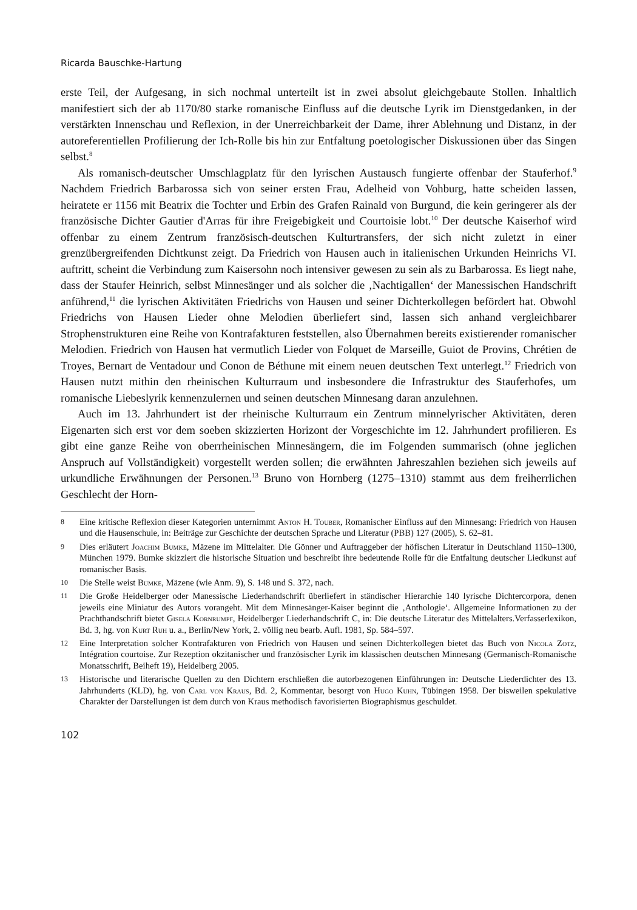Ricarda Bauschke-Hartung
erste Teil, der Aufgesang, in sich nochmal unterteilt ist in zwei absolut gleichgebaute Stollen. Inhaltlich manifestiert sich der ab 1170/80 starke romanische Einfluss auf die deutsche Lyrik im Dienstgedanken, in der verstärkten Innenschau und Reflexion, in der Unerreichbarkeit der Dame, ihrer Ablehnung und Distanz, in der autoreferentiellen Profilierung der Ich-Rolle bis hin zur Entfaltung poetologischer Diskussionen über das Singen selbst.<sup>8</sup>
Als romanisch-deutscher Umschlagplatz für den lyrischen Austausch fungierte offenbar der Stauferhof.<sup>9</sup> Nachdem Friedrich Barbarossa sich von seiner ersten Frau, Adelheid von Vohburg, hatte scheiden lassen, heiratete er 1156 mit Beatrix die Tochter und Erbin des Grafen Rainald von Burgund, die kein geringerer als der französische Dichter Gautier d'Arras für ihre Freigebigkeit und Courtoisie lobt.<sup>10</sup> Der deutsche Kaiserhof wird offenbar zu einem Zentrum französisch-deutschen Kulturtransfers, der sich nicht zuletzt in einer grenzübergreifenden Dichtkunst zeigt. Da Friedrich von Hausen auch in italienischen Urkunden Heinrichs VI. auftritt, scheint die Verbindung zum Kaisersohn noch intensiver gewesen zu sein als zu Barbarossa. Es liegt nahe, dass der Staufer Heinrich, selbst Minnesänger und als solcher die ‚Nachtigallen‘ der Manessischen Handschrift anführend,<sup>11</sup> die lyrischen Aktivitäten Friedrichs von Hausen und seiner Dichterkollegen befördert hat. Obwohl Friedrichs von Hausen Lieder ohne Melodien überliefert sind, lassen sich anhand vergleichbarer Strophenstrukturen eine Reihe von Kontrafakturen feststellen, also Übernahmen bereits existierender romanischer Melodien. Friedrich von Hausen hat vermutlich Lieder von Folquet de Marseille, Guiot de Provins, Chrétien de Troyes, Bernart de Ventadour und Conon de Béthune mit einem neuen deutschen Text unterlegt.<sup>12</sup> Friedrich von Hausen nutzt mithin den rheinischen Kulturraum und insbesondere die Infrastruktur des Stauferhofes, um romanische Liebeslyrik kennenzulernen und seinen deutschen Minnesang daran anzulehnen.
Auch im 13. Jahrhundert ist der rheinische Kulturraum ein Zentrum minnelyrischer Aktivitäten, deren Eigenarten sich erst vor dem soeben skizzierten Horizont der Vorgeschichte im 12. Jahrhundert profilieren. Es gibt eine ganze Reihe von oberrheinischen Minnesängern, die im Folgenden summarisch (ohne jeglichen Anspruch auf Vollständigkeit) vorgestellt werden sollen; die erwähnten Jahreszahlen beziehen sich jeweils auf urkundliche Erwähnungen der Personen.<sup>13</sup> Bruno von Hornberg (1275–1310) stammt aus dem freiherrlichen Geschlecht der Horn-
8 Eine kritische Reflexion dieser Kategorien unternimmt Anton H. Touber, Romanischer Einfluss auf den Minnesang: Friedrich von Hausen und die Hausenschule, in: Beiträge zur Geschichte der deutschen Sprache und Literatur (PBB) 127 (2005), S. 62–81.
9 Dies erläutert Joachim Bumke, Mäzene im Mittelalter. Die Gönner und Auftraggeber der höfischen Literatur in Deutschland 1150–1300, München 1979. Bumke skizziert die historische Situation und beschreibt ihre bedeutende Rolle für die Entfaltung deutscher Liedkunst auf romanischer Basis.
10 Die Stelle weist Bumke, Mäzene (wie Anm. 9), S. 148 und S. 372, nach.
11 Die Große Heidelberger oder Manessische Liederhandschrift überliefert in ständischer Hierarchie 140 lyrische Dichtercorpora, denen jeweils eine Miniatur des Autors vorangeht. Mit dem Minnesänger-Kaiser beginnt die ‚Anthologie‘. Allgemeine Informationen zu der Prachthandschrift bietet Gisela Kornrumpf, Heidelberger Liederhandschrift C, in: Die deutsche Literatur des Mittelalters.Verfasserlexikon, Bd. 3, hg. von Kurt Ruh u. a., Berlin/New York, 2. völlig neu bearb. Aufl. 1981, Sp. 584–597.
12 Eine Interpretation solcher Kontrafakturen von Friedrich von Hausen und seinen Dichterkollegen bietet das Buch von Nicola Zotz, Intégration courtoise. Zur Rezeption okzitanischer und französischer Lyrik im klassischen deutschen Minnesang (Germanisch-Romanische Monatsschrift, Beiheft 19), Heidelberg 2005.
13 Historische und literarische Quellen zu den Dichtern erschließen die autorbezogenen Einführungen in: Deutsche Liederdichter des 13. Jahrhunderts (KLD), hg. von Carl von Kraus, Bd. 2, Kommentar, besorgt von Hugo Kuhn, Tübingen 1958. Der bisweilen spekulative Charakter der Darstellungen ist dem durch von Kraus methodisch favorisierten Biographismus geschuldet.
102